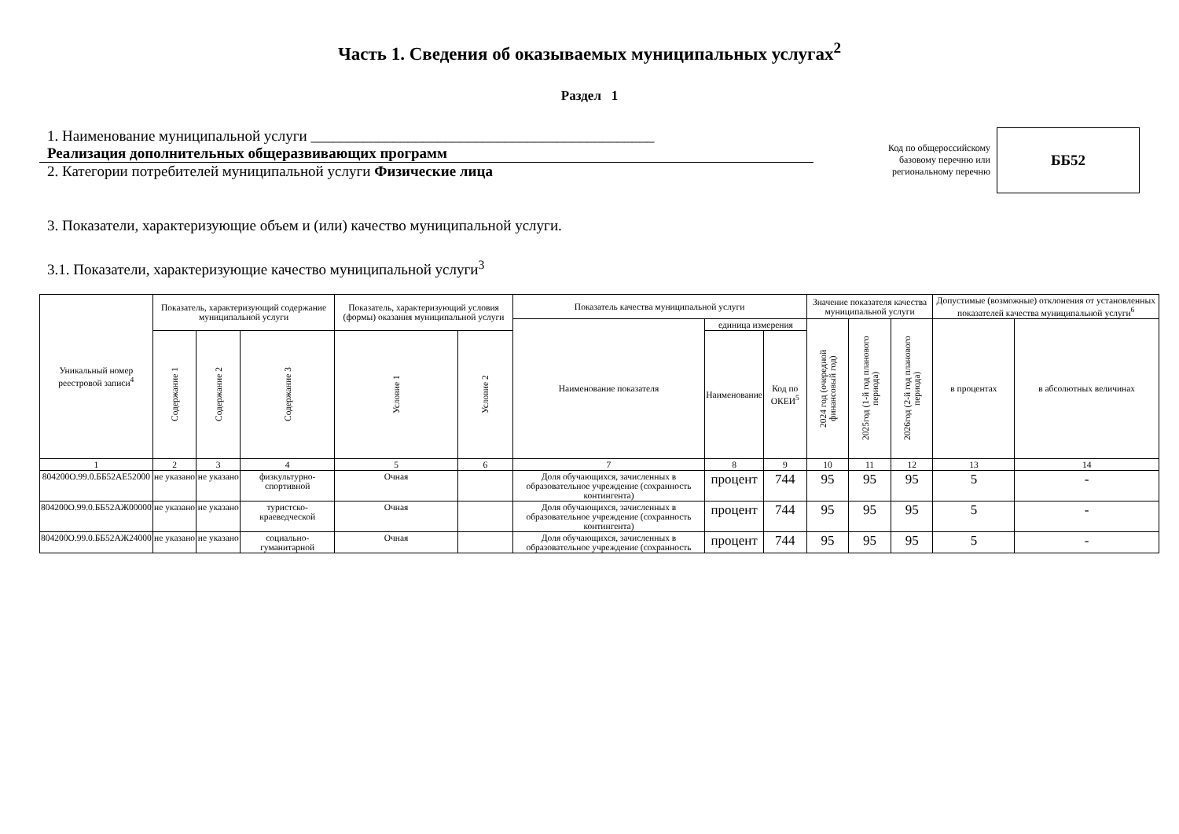Часть 1. Сведения об оказываемых муниципальных услугах<sup>2</sup>
Раздел 1
1. Наименование муниципальной услуги ______________________________________________
Реализация дополнительных общеразвивающих программ
2. Категории потребителей муниципальной услуги Физические лица
Код по общероссийскому
базовому перечню или
региональному перечню
ББ52
3. Показатели, характеризующие объем и (или) качество муниципальной услуги.
3.1. Показатели, характеризующие качество муниципальной услуги<sup>3</sup>
| Уникальный номер реестровой записи<sup>4</sup> | Показатель, характеризующий содержание муниципальной услуги | | | Показатель, характеризующий условия (формы) оказания муниципальной услуги | | Показатель качества муниципальной услуги | | | Значение показателя качества муниципальной услуги | | | Допустимые (возможные) отклонения от установленных показателей качества муниципальной услуги<sup>6</sup> | |
| --- | --- | --- | --- | --- | --- | --- | --- | --- | --- | --- | --- | --- | --- |
| | | | | | | Наименование показателя | единица измерения | | 2024 год (очередной финансовый год) | 2025год (1-й год планового периода) | 2026год (2-й год планового периода) | в процентах | в абсолютных величинах |
| | Содержание 1 | Содержание 2 | Содержание 3 | Условие 1 | Условие 2 | | Наименование | Код по ОКЕИ<sup>5</sup> | | | | | |
| 1 | 2 | 3 | 4 | 5 | 6 | 7 | 8 | 9 | 10 | 11 | 12 | 13 | 14 |
| 804200О.99.0.ББ52АЕ52000 | не указано | не указано | физкультурно-спортивной | Очная | | Доля обучающихся, зачисленных в образовательное учреждение (сохранность контингента) | процент | 744 | 95 | 95 | 95 | 5 | - |
| 804200О.99.0.ББ52АЖ00000 | не указано | не указано | туристско-краеведческой | Очная | | Доля обучающихся, зачисленных в образовательное учреждение (сохранность контингента) | процент | 744 | 95 | 95 | 95 | 5 | - |
| 804200О.99.0.ББ52АЖ24000 | не указано | не указано | социально-гуманитарной | Очная | | Доля обучающихся, зачисленных в образовательное учреждение (сохранность | процент | 744 | 95 | 95 | 95 | 5 | - |